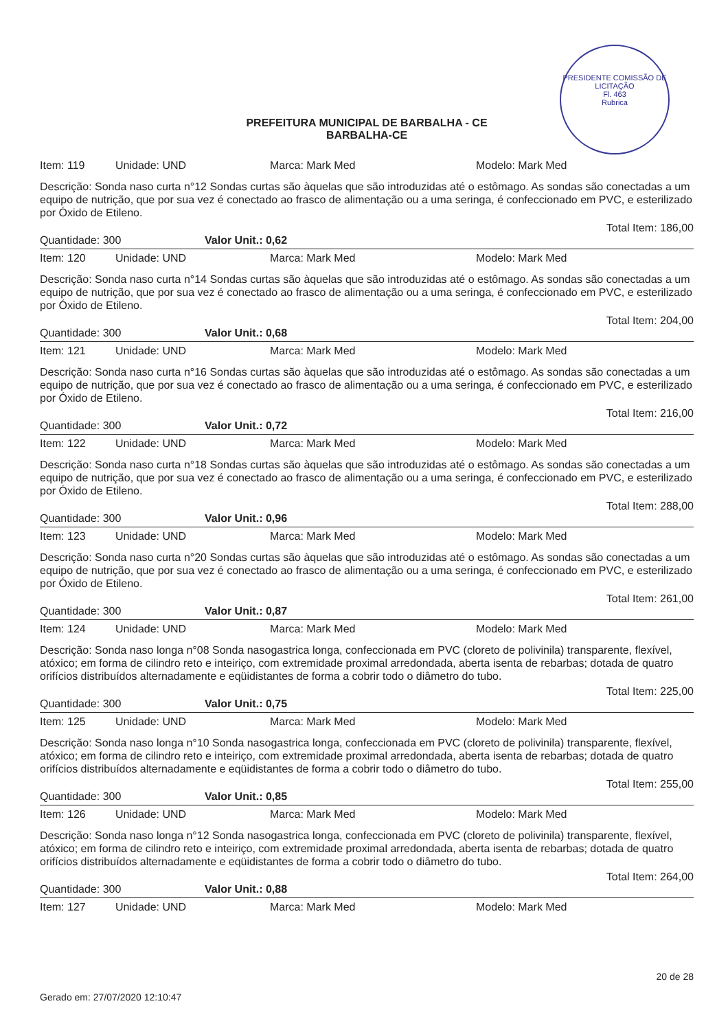PRESIDENTE COMISSÃO DE LICITAÇÃO
Fl. 463
Rubrica
PREFEITURA MUNICIPAL DE BARBALHA - CE
BARBALHA-CE
Item: 119 Unidade: UND Marca: Mark Med Modelo: Mark Med
Descrição: Sonda naso curta n°12 Sondas curtas são àquelas que são introduzidas até o estômago. As sondas são conectadas a um equipo de nutrição, que por sua vez é conectado ao frasco de alimentação ou a uma seringa, é confeccionado em PVC, e esterilizado por Óxido de Etileno.
Total Item: 186,00
Quantidade: 300 Valor Unit.: 0,62
Item: 120 Unidade: UND Marca: Mark Med Modelo: Mark Med
Descrição: Sonda naso curta n°14 Sondas curtas são àquelas que são introduzidas até o estômago. As sondas são conectadas a um equipo de nutrição, que por sua vez é conectado ao frasco de alimentação ou a uma seringa, é confeccionado em PVC, e esterilizado por Óxido de Etileno.
Total Item: 204,00
Quantidade: 300 Valor Unit.: 0,68
Item: 121 Unidade: UND Marca: Mark Med Modelo: Mark Med
Descrição: Sonda naso curta n°16 Sondas curtas são àquelas que são introduzidas até o estômago. As sondas são conectadas a um equipo de nutrição, que por sua vez é conectado ao frasco de alimentação ou a uma seringa, é confeccionado em PVC, e esterilizado por Óxido de Etileno.
Total Item: 216,00
Quantidade: 300 Valor Unit.: 0,72
Item: 122 Unidade: UND Marca: Mark Med Modelo: Mark Med
Descrição: Sonda naso curta n°18 Sondas curtas são àquelas que são introduzidas até o estômago. As sondas são conectadas a um equipo de nutrição, que por sua vez é conectado ao frasco de alimentação ou a uma seringa, é confeccionado em PVC, e esterilizado por Óxido de Etileno.
Total Item: 288,00
Quantidade: 300 Valor Unit.: 0,96
Item: 123 Unidade: UND Marca: Mark Med Modelo: Mark Med
Descrição: Sonda naso curta n°20 Sondas curtas são àquelas que são introduzidas até o estômago. As sondas são conectadas a um equipo de nutrição, que por sua vez é conectado ao frasco de alimentação ou a uma seringa, é confeccionado em PVC, e esterilizado por Óxido de Etileno.
Total Item: 261,00
Quantidade: 300 Valor Unit.: 0,87
Item: 124 Unidade: UND Marca: Mark Med Modelo: Mark Med
Descrição: Sonda naso longa n°08 Sonda nasogastrica longa, confeccionada em PVC (cloreto de polivinila) transparente, flexível, atóxico; em forma de cilindro reto e inteiriço, com extremidade proximal arredondada, aberta isenta de rebarbas; dotada de quatro orifícios distribuídos alternadamente e eqüidistantes de forma a cobrir todo o diâmetro do tubo.
Total Item: 225,00
Quantidade: 300 Valor Unit.: 0,75
Item: 125 Unidade: UND Marca: Mark Med Modelo: Mark Med
Descrição: Sonda naso longa n°10 Sonda nasogastrica longa, confeccionada em PVC (cloreto de polivinila) transparente, flexível, atóxico; em forma de cilindro reto e inteiriço, com extremidade proximal arredondada, aberta isenta de rebarbas; dotada de quatro orifícios distribuídos alternadamente e eqüidistantes de forma a cobrir todo o diâmetro do tubo.
Total Item: 255,00
Quantidade: 300 Valor Unit.: 0,85
Item: 126 Unidade: UND Marca: Mark Med Modelo: Mark Med
Descrição: Sonda naso longa n°12 Sonda nasogastrica longa, confeccionada em PVC (cloreto de polivinila) transparente, flexível, atóxico; em forma de cilindro reto e inteiriço, com extremidade proximal arredondada, aberta isenta de rebarbas; dotada de quatro orifícios distribuídos alternadamente e eqüidistantes de forma a cobrir todo o diâmetro do tubo.
Total Item: 264,00
Quantidade: 300 Valor Unit.: 0,88
Item: 127 Unidade: UND Marca: Mark Med Modelo: Mark Med
Gerado em: 27/07/2020 12:10:47 20 de 28